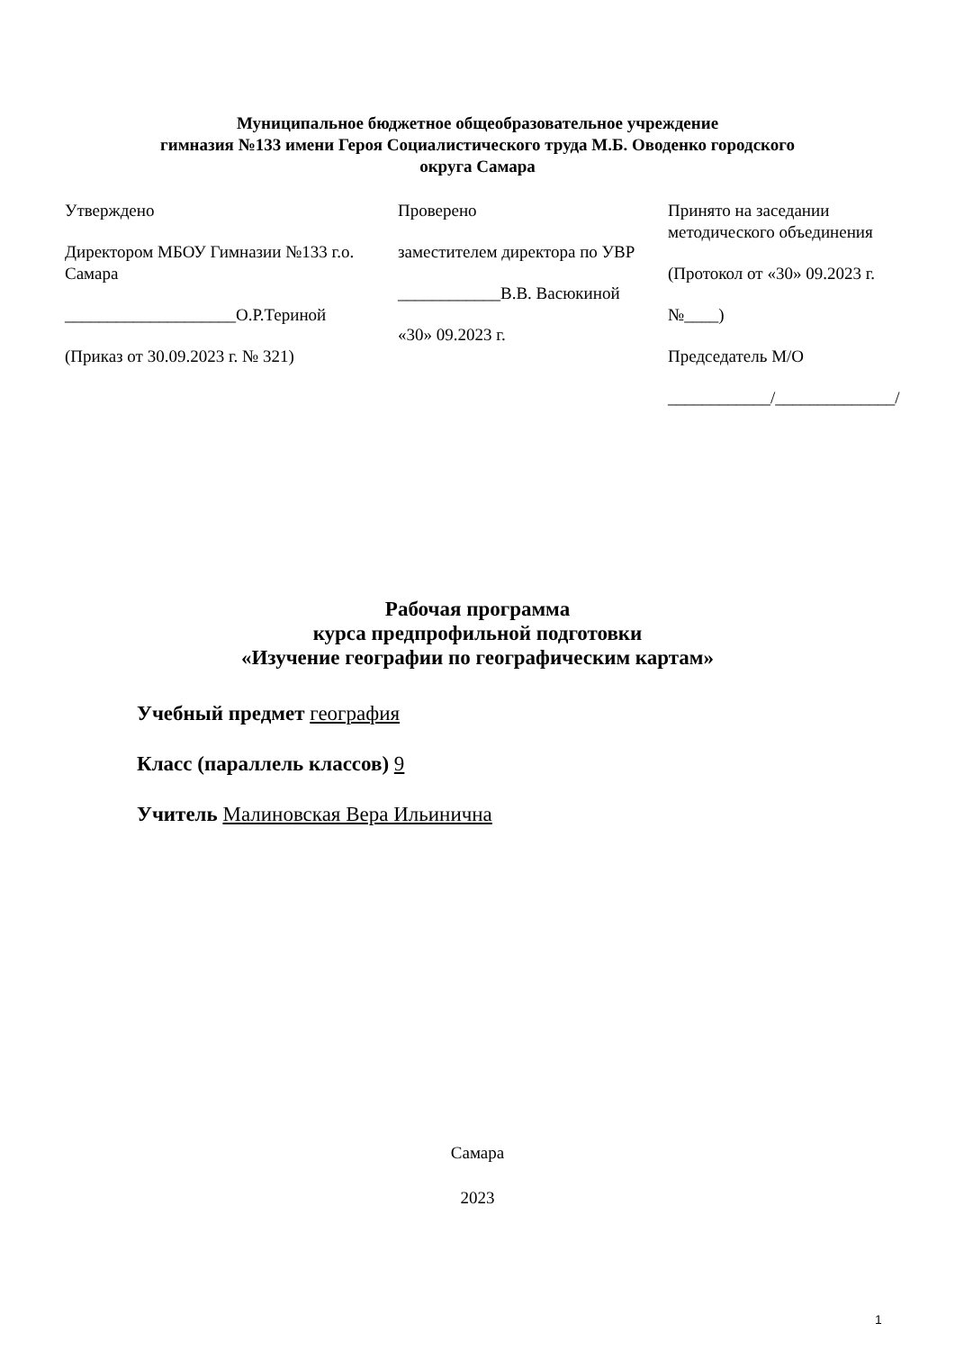Муниципальное бюджетное общеобразовательное учреждение
гимназия №133 имени Героя Социалистического труда М.Б. Оводенко городского
округа Самара
| Утверждено Директором МБОУ Гимназии №133 г.о. Самара ____________________О.Р.Териной (Приказ от 30.09.2023 г. № 321) | Проверено заместителем директора по УВР ____________В.В. Васюкиной «30» 09.2023 г. | Принято на заседании методического объединения (Протокол от «30» 09.2023 г. №____) Председатель М/О ____________/______________/ |
Рабочая программа
курса предпрофильной подготовки
«Изучение географии по географическим картам»
Учебный предмет география
Класс (параллель классов) 9
Учитель Малиновская Вера Ильинична
Самара
2023
1